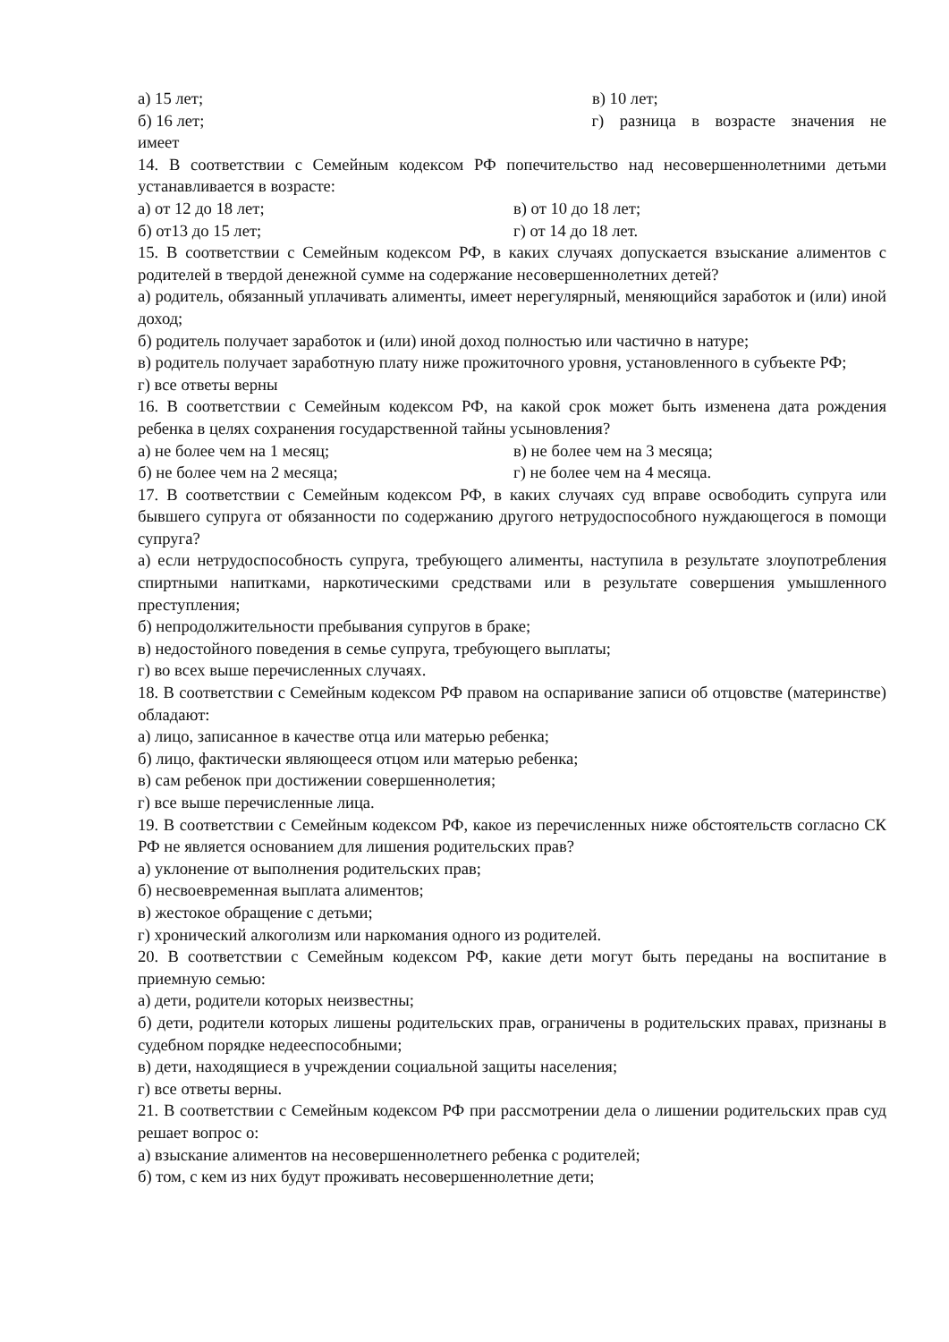а) 15 лет; в) 10 лет;
б) 16 лет; г) разница в возрасте значения не
имеет
14. В соответствии с Семейным кодексом РФ попечительство над несовершеннолетними детьми устанавливается в возрасте:
а) от 12 до 18 лет; в) от 10 до 18 лет;
б) от13 до 15 лет; г) от 14 до 18 лет.
15. В соответствии с Семейным кодексом РФ, в каких случаях допускается взыскание алиментов с родителей в твердой денежной сумме на содержание несовершеннолетних детей?
а) родитель, обязанный уплачивать алименты, имеет нерегулярный, меняющийся заработок и (или) иной доход;
б) родитель получает заработок и (или) иной доход полностью или частично в натуре;
в) родитель получает заработную плату ниже прожиточного уровня, установленного в субъекте РФ;
г) все ответы верны
16. В соответствии с Семейным кодексом РФ, на какой срок может быть изменена дата рождения ребенка в целях сохранения государственной тайны усыновления?
а) не более чем на 1 месяц; в) не более чем на 3 месяца;
б) не более чем на 2 месяца; г) не более чем на 4 месяца.
17. В соответствии с Семейным кодексом РФ, в каких случаях суд вправе освободить супруга или бывшего супруга от обязанности по содержанию другого нетрудоспособного нуждающегося в помощи супруга?
а) если нетрудоспособность супруга, требующего алименты, наступила в результате злоупотребления спиртными напитками, наркотическими средствами или в результате совершения умышленного преступления;
б) непродолжительности пребывания супругов в браке;
в) недостойного поведения в семье супруга, требующего выплаты;
г) во всех выше перечисленных случаях.
18. В соответствии с Семейным кодексом РФ правом на оспаривание записи об отцовстве (материнстве) обладают:
а) лицо, записанное в качестве отца или матерью ребенка;
б) лицо, фактически являющееся отцом или матерью ребенка;
в) сам ребенок при достижении совершеннолетия;
г) все выше перечисленные лица.
19. В соответствии с Семейным кодексом РФ, какое из перечисленных ниже обстоятельств согласно СК РФ не является основанием для лишения родительских прав?
а) уклонение от выполнения родительских прав;
б) несвоевременная выплата алиментов;
в) жестокое обращение с детьми;
г) хронический алкоголизм или наркомания одного из родителей.
20. В соответствии с Семейным кодексом РФ, какие дети могут быть переданы на воспитание в приемную семью:
а) дети, родители которых неизвестны;
б) дети, родители которых лишены родительских прав, ограничены в родительских правах, признаны в судебном порядке недееспособными;
в) дети, находящиеся в учреждении социальной защиты населения;
г) все ответы верны.
21. В соответствии с Семейным кодексом РФ при рассмотрении дела о лишении родительских прав суд решает вопрос о:
а) взыскание алиментов на несовершеннолетнего ребенка с родителей;
б) том, с кем из них будут проживать несовершеннолетние дети;